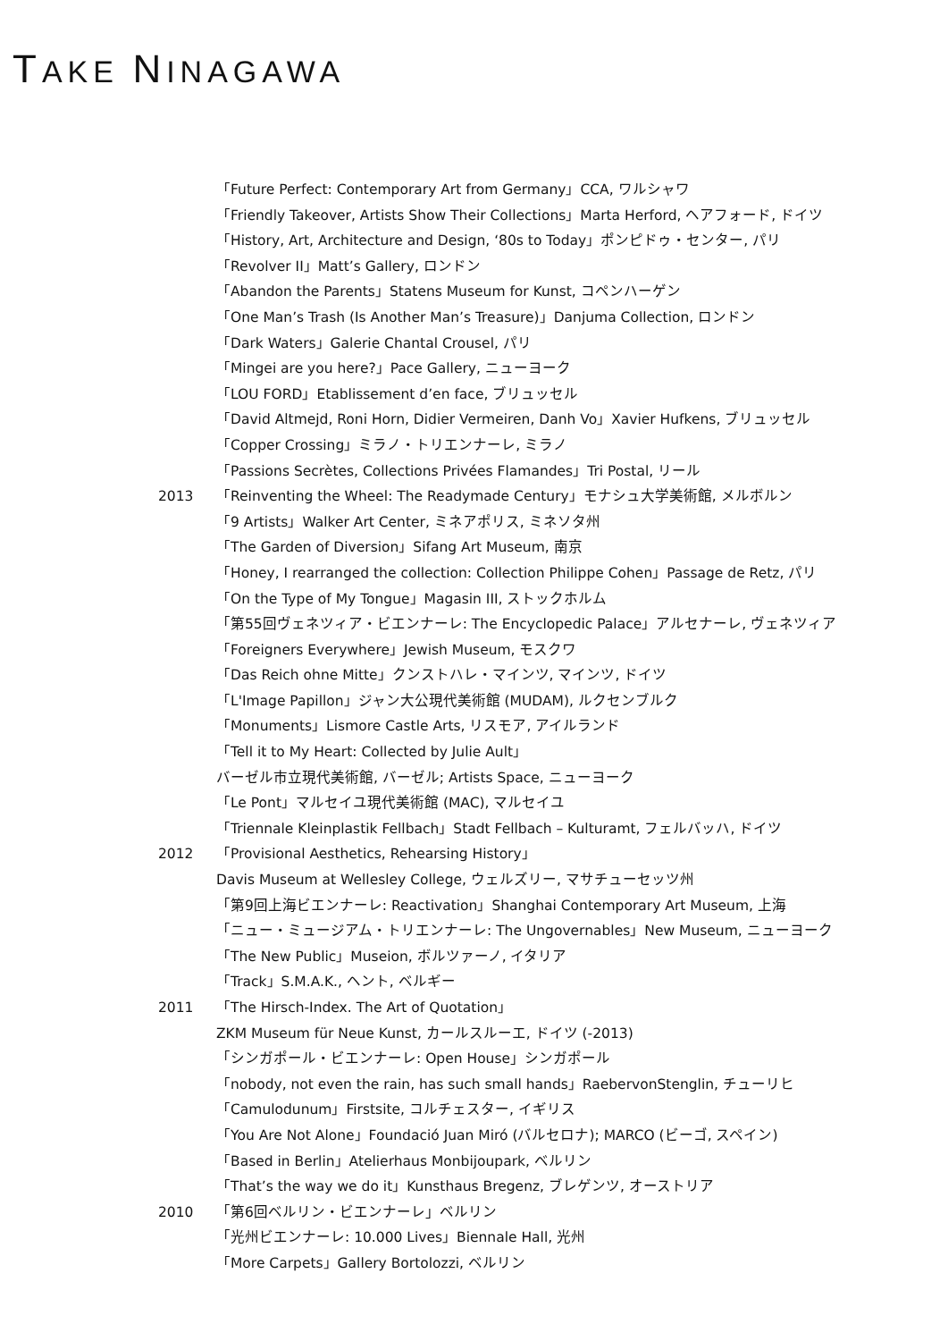TAKE NINAGAWA
「Future Perfect: Contemporary Art from Germany」CCA, ワルシャワ
「Friendly Takeover, Artists Show Their Collections」Marta Herford, ヘアフォード, ドイツ
「History, Art, Architecture and Design, ‘80s to Today」ポンピドゥ・センター, パリ
「Revolver II」Matt’s Gallery, ロンドン
「Abandon the Parents」Statens Museum for Kunst, コペンハーゲン
「One Man’s Trash (Is Another Man’s Treasure)」Danjuma Collection, ロンドン
「Dark Waters」Galerie Chantal Crousel, パリ
「Mingei are you here?」Pace Gallery, ニューヨーク
「LOU FORD」Etablissement d’en face, ブリュッセル
「David Altmejd, Roni Horn, Didier Vermeiren, Danh Vo」Xavier Hufkens, ブリュッセル
「Copper Crossing」ミラノ・トリエンナーレ, ミラノ
「Passions Secrètes, Collections Privées Flamandes」Tri Postal, リール
2013 「Reinventing the Wheel: The Readymade Century」モナシュ大学美術館, メルボルン
「9 Artists」Walker Art Center, ミネアポリス, ミネソタ州
「The Garden of Diversion」Sifang Art Museum, 南京
「Honey, I rearranged the collection: Collection Philippe Cohen」Passage de Retz, パリ
「On the Type of My Tongue」Magasin III, ストックホルム
「第55回ヴェネツィア・ビエンナーレ: The Encyclopedic Palace」アルセナーレ, ヴェネツィア
「Foreigners Everywhere」Jewish Museum, モスクワ
「Das Reich ohne Mitte」クンストハレ・マインツ, マインツ, ドイツ
「L'Image Papillon」ジャン大公現代美術館 (MUDAM), ルクセンブルク
「Monuments」Lismore Castle Arts, リスモア, アイルランド
「Tell it to My Heart: Collected by Julie Ault」
バーゼル市立現代美術館, バーゼル; Artists Space, ニューヨーク
「Le Pont」マルセイユ現代美術館 (MAC), マルセイユ
「Triennale Kleinplastik Fellbach」Stadt Fellbach – Kulturamt, フェルバッハ, ドイツ
2012 「Provisional Aesthetics, Rehearsing History」
Davis Museum at Wellesley College, ウェルズリー, マサチューセッツ州
「第9回上海ビエンナーレ: Reactivation」Shanghai Contemporary Art Museum, 上海
「ニュー・ミュージアム・トリエンナーレ: The Ungovernables」New Museum, ニューヨーク
「The New Public」Museion, ボルツァーノ, イタリア
「Track」S.M.A.K., ヘント, ベルギー
2011 「The Hirsch-Index. The Art of Quotation」
ZKM Museum für Neue Kunst, カールスルーエ, ドイツ (-2013)
「シンガポール・ビエンナーレ: Open House」シンガポール
「nobody, not even the rain, has such small hands」RaebervonStenglin, チューリヒ
「Camulodunum」Firstsite, コルチェスター, イギリス
「You Are Not Alone」Foundació Juan Miró (バルセロナ); MARCO (ビーゴ, スペイン)
「Based in Berlin」Atelierhaus Monbijoupark, ベルリン
「That’s the way we do it」Kunsthaus Bregenz, ブレゲンツ, オーストリア
2010 「第6回ベルリン・ビエンナーレ」ベルリン
「光州ビエンナーレ: 10.000 Lives」Biennale Hall, 光州
「More Carpets」Gallery Bortolozzi, ベルリン